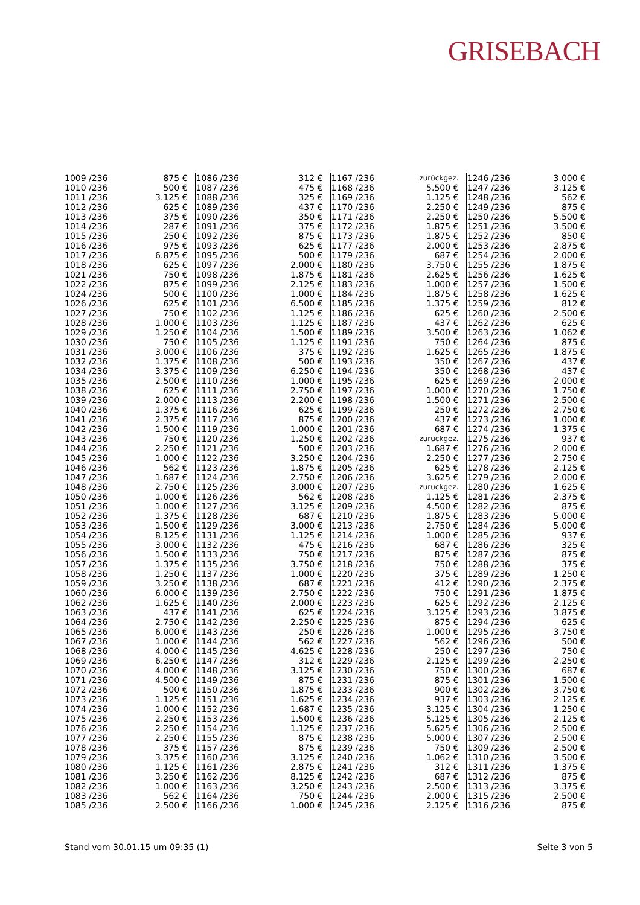GRISEBACH
| 1009 /236 | 875 € | 1086 /236 | 312 € | 1167 /236 | zurückgez. | 1246 /236 | 3.000 € |
| 1010 /236 | 500 € | 1087 /236 | 475 € | 1168 /236 | 5.500 € | 1247 /236 | 3.125 € |
| 1011 /236 | 3.125 € | 1088 /236 | 325 € | 1169 /236 | 1.125 € | 1248 /236 | 562 € |
| 1012 /236 | 625 € | 1089 /236 | 437 € | 1170 /236 | 2.250 € | 1249 /236 | 875 € |
| 1013 /236 | 375 € | 1090 /236 | 350 € | 1171 /236 | 2.250 € | 1250 /236 | 5.500 € |
| 1014 /236 | 287 € | 1091 /236 | 375 € | 1172 /236 | 1.875 € | 1251 /236 | 3.500 € |
| 1015 /236 | 250 € | 1092 /236 | 875 € | 1173 /236 | 1.875 € | 1252 /236 | 850 € |
| 1016 /236 | 975 € | 1093 /236 | 625 € | 1177 /236 | 2.000 € | 1253 /236 | 2.875 € |
| 1017 /236 | 6.875 € | 1095 /236 | 500 € | 1179 /236 | 687 € | 1254 /236 | 2.000 € |
| 1018 /236 | 625 € | 1097 /236 | 2.000 € | 1180 /236 | 3.750 € | 1255 /236 | 1.875 € |
| 1021 /236 | 750 € | 1098 /236 | 1.875 € | 1181 /236 | 2.625 € | 1256 /236 | 1.625 € |
| 1022 /236 | 875 € | 1099 /236 | 2.125 € | 1183 /236 | 1.000 € | 1257 /236 | 1.500 € |
| 1024 /236 | 500 € | 1100 /236 | 1.000 € | 1184 /236 | 1.875 € | 1258 /236 | 1.625 € |
| 1026 /236 | 625 € | 1101 /236 | 6.500 € | 1185 /236 | 1.375 € | 1259 /236 | 812 € |
| 1027 /236 | 750 € | 1102 /236 | 1.125 € | 1186 /236 | 625 € | 1260 /236 | 2.500 € |
| 1028 /236 | 1.000 € | 1103 /236 | 1.125 € | 1187 /236 | 437 € | 1262 /236 | 625 € |
| 1029 /236 | 1.250 € | 1104 /236 | 1.500 € | 1189 /236 | 3.500 € | 1263 /236 | 1.062 € |
| 1030 /236 | 750 € | 1105 /236 | 1.125 € | 1191 /236 | 750 € | 1264 /236 | 875 € |
| 1031 /236 | 3.000 € | 1106 /236 | 375 € | 1192 /236 | 1.625 € | 1265 /236 | 1.875 € |
| 1032 /236 | 1.375 € | 1108 /236 | 500 € | 1193 /236 | 350 € | 1267 /236 | 437 € |
| 1034 /236 | 3.375 € | 1109 /236 | 6.250 € | 1194 /236 | 350 € | 1268 /236 | 437 € |
| 1035 /236 | 2.500 € | 1110 /236 | 1.000 € | 1195 /236 | 625 € | 1269 /236 | 2.000 € |
| 1038 /236 | 625 € | 1111 /236 | 2.750 € | 1197 /236 | 1.000 € | 1270 /236 | 1.750 € |
| 1039 /236 | 2.000 € | 1113 /236 | 2.200 € | 1198 /236 | 1.500 € | 1271 /236 | 2.500 € |
| 1040 /236 | 1.375 € | 1116 /236 | 625 € | 1199 /236 | 250 € | 1272 /236 | 2.750 € |
| 1041 /236 | 2.375 € | 1117 /236 | 875 € | 1200 /236 | 437 € | 1273 /236 | 1.000 € |
| 1042 /236 | 1.500 € | 1119 /236 | 1.000 € | 1201 /236 | 687 € | 1274 /236 | 1.375 € |
| 1043 /236 | 750 € | 1120 /236 | 1.250 € | 1202 /236 | zurückgez. | 1275 /236 | 937 € |
| 1044 /236 | 2.250 € | 1121 /236 | 500 € | 1203 /236 | 1.687 € | 1276 /236 | 2.000 € |
| 1045 /236 | 1.000 € | 1122 /236 | 3.250 € | 1204 /236 | 2.250 € | 1277 /236 | 2.750 € |
| 1046 /236 | 562 € | 1123 /236 | 1.875 € | 1205 /236 | 625 € | 1278 /236 | 2.125 € |
| 1047 /236 | 1.687 € | 1124 /236 | 2.750 € | 1206 /236 | 3.625 € | 1279 /236 | 2.000 € |
| 1048 /236 | 2.750 € | 1125 /236 | 3.000 € | 1207 /236 | zurückgez. | 1280 /236 | 1.625 € |
| 1050 /236 | 1.000 € | 1126 /236 | 562 € | 1208 /236 | 1.125 € | 1281 /236 | 2.375 € |
| 1051 /236 | 1.000 € | 1127 /236 | 3.125 € | 1209 /236 | 4.500 € | 1282 /236 | 875 € |
| 1052 /236 | 1.375 € | 1128 /236 | 687 € | 1210 /236 | 1.875 € | 1283 /236 | 5.000 € |
| 1053 /236 | 1.500 € | 1129 /236 | 3.000 € | 1213 /236 | 2.750 € | 1284 /236 | 5.000 € |
| 1054 /236 | 8.125 € | 1131 /236 | 1.125 € | 1214 /236 | 1.000 € | 1285 /236 | 937 € |
| 1055 /236 | 3.000 € | 1132 /236 | 475 € | 1216 /236 | 687 € | 1286 /236 | 325 € |
| 1056 /236 | 1.500 € | 1133 /236 | 750 € | 1217 /236 | 875 € | 1287 /236 | 875 € |
| 1057 /236 | 1.375 € | 1135 /236 | 3.750 € | 1218 /236 | 750 € | 1288 /236 | 375 € |
| 1058 /236 | 1.250 € | 1137 /236 | 1.000 € | 1220 /236 | 375 € | 1289 /236 | 1.250 € |
| 1059 /236 | 3.250 € | 1138 /236 | 687 € | 1221 /236 | 412 € | 1290 /236 | 2.375 € |
| 1060 /236 | 6.000 € | 1139 /236 | 2.750 € | 1222 /236 | 750 € | 1291 /236 | 1.875 € |
| 1062 /236 | 1.625 € | 1140 /236 | 2.000 € | 1223 /236 | 625 € | 1292 /236 | 2.125 € |
| 1063 /236 | 437 € | 1141 /236 | 625 € | 1224 /236 | 3.125 € | 1293 /236 | 3.875 € |
| 1064 /236 | 2.750 € | 1142 /236 | 2.250 € | 1225 /236 | 875 € | 1294 /236 | 625 € |
| 1065 /236 | 6.000 € | 1143 /236 | 250 € | 1226 /236 | 1.000 € | 1295 /236 | 3.750 € |
| 1067 /236 | 1.000 € | 1144 /236 | 562 € | 1227 /236 | 562 € | 1296 /236 | 500 € |
| 1068 /236 | 4.000 € | 1145 /236 | 4.625 € | 1228 /236 | 250 € | 1297 /236 | 750 € |
| 1069 /236 | 6.250 € | 1147 /236 | 312 € | 1229 /236 | 2.125 € | 1299 /236 | 2.250 € |
| 1070 /236 | 4.000 € | 1148 /236 | 3.125 € | 1230 /236 | 750 € | 1300 /236 | 687 € |
| 1071 /236 | 4.500 € | 1149 /236 | 875 € | 1231 /236 | 875 € | 1301 /236 | 1.500 € |
| 1072 /236 | 500 € | 1150 /236 | 1.875 € | 1233 /236 | 900 € | 1302 /236 | 3.750 € |
| 1073 /236 | 1.125 € | 1151 /236 | 1.625 € | 1234 /236 | 937 € | 1303 /236 | 2.125 € |
| 1074 /236 | 1.000 € | 1152 /236 | 1.687 € | 1235 /236 | 3.125 € | 1304 /236 | 1.250 € |
| 1075 /236 | 2.250 € | 1153 /236 | 1.500 € | 1236 /236 | 5.125 € | 1305 /236 | 2.125 € |
| 1076 /236 | 2.250 € | 1154 /236 | 1.125 € | 1237 /236 | 5.625 € | 1306 /236 | 2.500 € |
| 1077 /236 | 2.250 € | 1155 /236 | 875 € | 1238 /236 | 5.000 € | 1307 /236 | 2.500 € |
| 1078 /236 | 375 € | 1157 /236 | 875 € | 1239 /236 | 750 € | 1309 /236 | 2.500 € |
| 1079 /236 | 3.375 € | 1160 /236 | 3.125 € | 1240 /236 | 1.062 € | 1310 /236 | 3.500 € |
| 1080 /236 | 1.125 € | 1161 /236 | 2.875 € | 1241 /236 | 312 € | 1311 /236 | 1.375 € |
| 1081 /236 | 3.250 € | 1162 /236 | 8.125 € | 1242 /236 | 687 € | 1312 /236 | 875 € |
| 1082 /236 | 1.000 € | 1163 /236 | 3.250 € | 1243 /236 | 2.500 € | 1313 /236 | 3.375 € |
| 1083 /236 | 562 € | 1164 /236 | 750 € | 1244 /236 | 2.000 € | 1315 /236 | 2.500 € |
| 1085 /236 | 2.500 € | 1166 /236 | 1.000 € | 1245 /236 | 2.125 € | 1316 /236 | 875 € |
Stand vom 30.01.15 um 09:35 (1) Seite 3 von 5